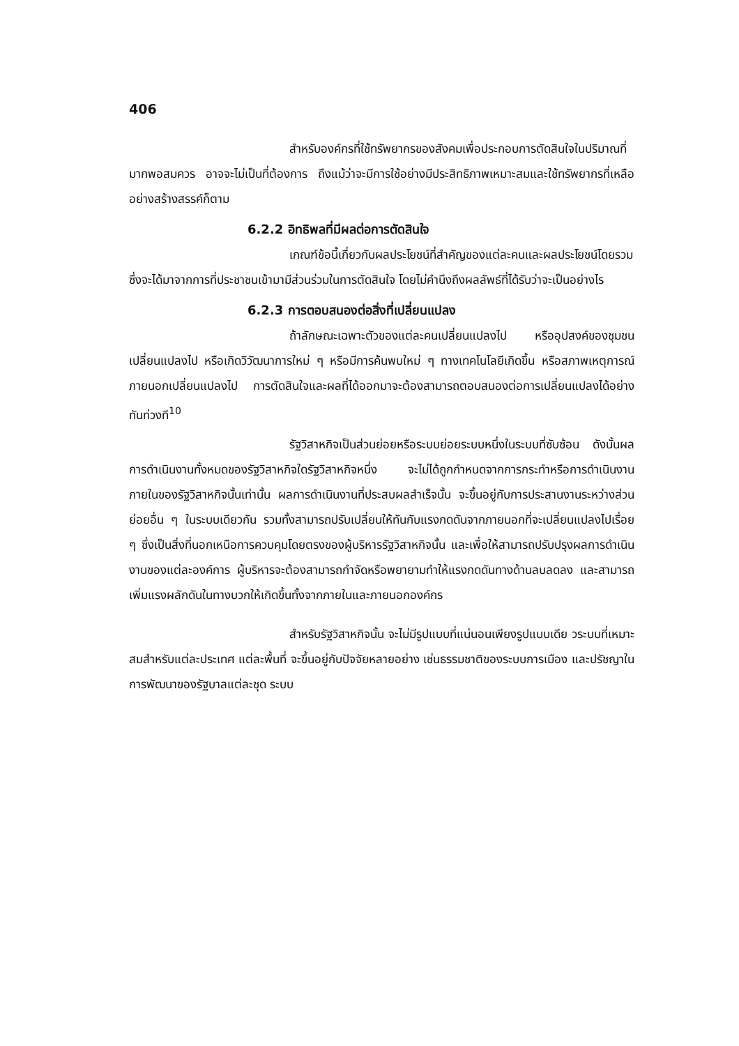406
สำหรับองค์กรที่ใช้ทรัพยากรของสังคมเพื่อประกอบการตัดสินใจในปริมาณที่มากพอสมควร อาจจะไม่เป็นที่ต้องการ ถึงแม้ว่าจะมีการใช้อย่างมีประสิทธิภาพเหมาะสมและใช้ทรัพยากรที่เหลืออย่างสร้างสรรค์ก็ตาม
6.2.2 อิทธิพลที่มีผลต่อการตัดสินใจ
เกณฑ์ข้อนี้เกี่ยวกับผลประโยชน์ที่สำคัญของแต่ละคนและผลประโยชน์โดยรวมซึ่งจะได้มาจากการที่ประชาชนเข้ามามีส่วนร่วมในการตัดสินใจ โดยไม่คำนึงถึงผลลัพธ์ที่ได้รับว่าจะเป็นอย่างไร
6.2.3 การตอบสนองต่อสิ่งที่เปลี่ยนแปลง
ถ้าลักษณะเฉพาะตัวของแต่ละคนเปลี่ยนแปลงไป หรืออุปสงค์ของชุมชนเปลี่ยนแปลงไป หรือเกิดวิวัฒนาการใหม่ ๆ หรือมีการค้นพบใหม่ ๆ ทางเทคโนโลยีเกิดขึ้น หรือสภาพเหตุการณ์ภายนอกเปลี่ยนแปลงไป การตัดสินใจและผลที่ได้ออกมาจะต้องสามารถตอบสนองต่อการเปลี่ยนแปลงได้อย่างทันท่วงที<sup>10</sup>
รัฐวิสาหกิจเป็นส่วนย่อยหรือระบบย่อยระบบหนึ่งในระบบที่ซับซ้อน ดังนั้นผลการดำเนินงานทั้งหมดของรัฐวิสาหกิจใดรัฐวิสาหกิจหนึ่ง จะไม่ได้ถูกกำหนดจากการกระทำหรือการดำเนินงานภายในของรัฐวิสาหกิจนั้นเท่านั้น ผลการดำเนินงานที่ประสบผลสำเร็จนั้น จะขึ้นอยู่กับการประสานงานระหว่างส่วนย่อยอื่น ๆ ในระบบเดียวกัน รวมทั้งสามารถปรับเปลี่ยนให้ทันกับแรงกดดันจากภายนอกที่จะเปลี่ยนแปลงไปเรื่อย ๆ ซึ่งเป็นสิ่งที่นอกเหนือการควบคุมโดยตรงของผู้บริหารรัฐวิสาหกิจนั้น และเพื่อให้สามารถปรับปรุงผลการดำเนินงานของแต่ละองค์การ ผู้บริหารจะต้องสามารถกำจัดหรือพยายามทำให้แรงกดดันทางด้านลบลดลง และสามารถเพิ่มแรงผลักดันในทางบวกให้เกิดขึ้นทั้งจากภายในและภายนอกองค์กร
สำหรับรัฐวิสาหกิจนั้น จะไม่มีรูปแบบที่แน่นอนเพียงรูปแบบเดีย วระบบที่เหมาะสมสำหรับแต่ละประเทศ แต่ละพื้นที่ จะขึ้นอยู่กับปัจจัยหลายอย่าง เช่นธรรมชาติของระบบการเมือง และปรัชญาในการพัฒนาของรัฐบาลแต่ละชุด ระบบ